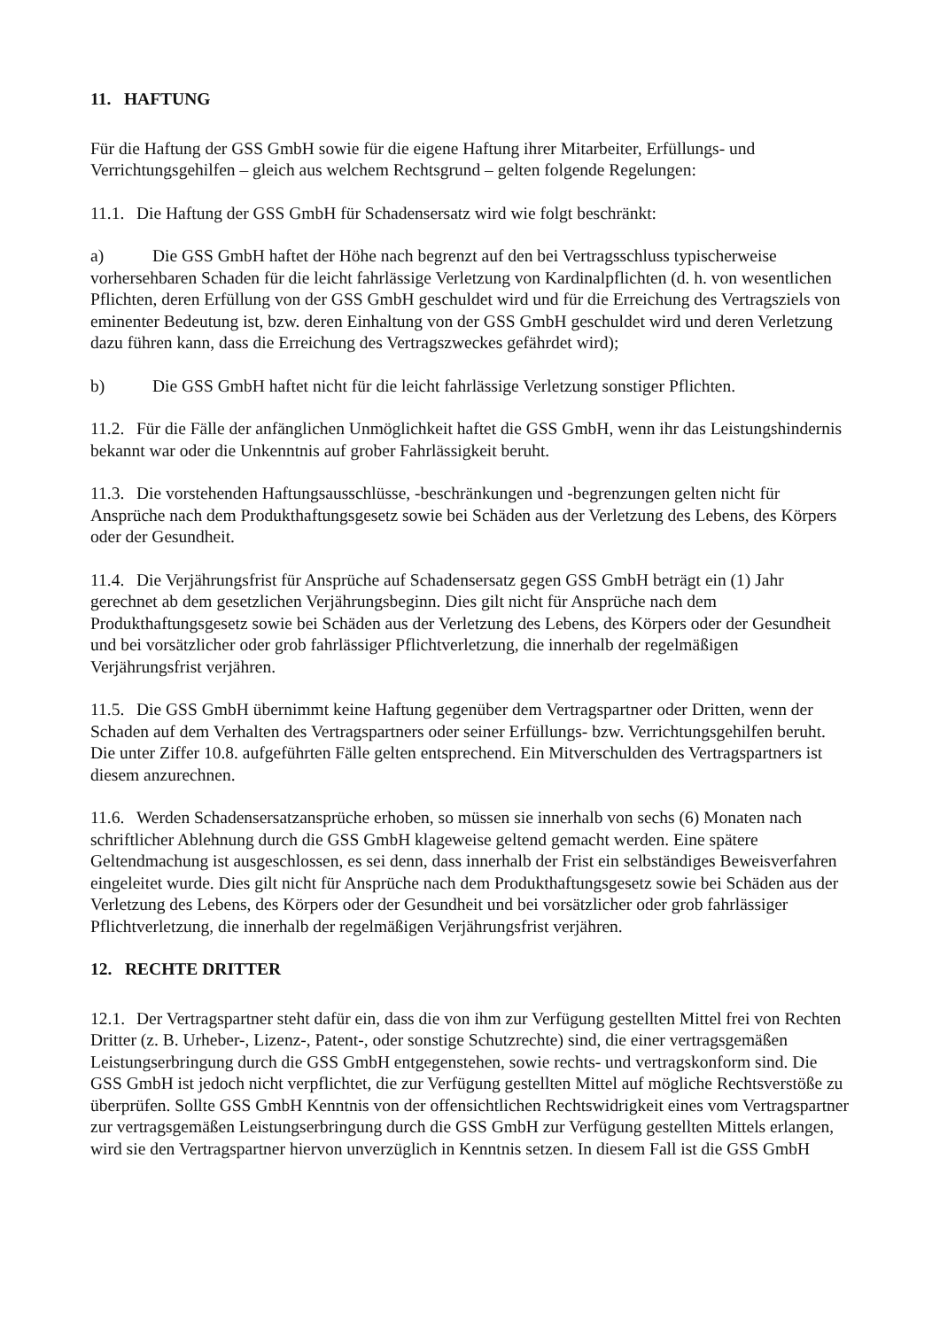11. HAFTUNG
Für die Haftung der GSS GmbH sowie für die eigene Haftung ihrer Mitarbeiter, Erfüllungs- und Verrichtungsgehilfen – gleich aus welchem Rechtsgrund – gelten folgende Regelungen:
11.1. Die Haftung der GSS GmbH für Schadensersatz wird wie folgt beschränkt:
a) Die GSS GmbH haftet der Höhe nach begrenzt auf den bei Vertragsschluss typischerweise vorhersehbaren Schaden für die leicht fahrlässige Verletzung von Kardinalpflichten (d. h. von wesentlichen Pflichten, deren Erfüllung von der GSS GmbH geschuldet wird und für die Erreichung des Vertragsziels von eminenter Bedeutung ist, bzw. deren Einhaltung von der GSS GmbH geschuldet wird und deren Verletzung dazu führen kann, dass die Erreichung des Vertragszweckes gefährdet wird);
b) Die GSS GmbH haftet nicht für die leicht fahrlässige Verletzung sonstiger Pflichten.
11.2. Für die Fälle der anfänglichen Unmöglichkeit haftet die GSS GmbH, wenn ihr das Leistungshindernis bekannt war oder die Unkenntnis auf grober Fahrlässigkeit beruht.
11.3. Die vorstehenden Haftungsausschlüsse, -beschränkungen und -begrenzungen gelten nicht für Ansprüche nach dem Produkthaftungsgesetz sowie bei Schäden aus der Verletzung des Lebens, des Körpers oder der Gesundheit.
11.4. Die Verjährungsfrist für Ansprüche auf Schadensersatz gegen GSS GmbH beträgt ein (1) Jahr gerechnet ab dem gesetzlichen Verjährungsbeginn. Dies gilt nicht für Ansprüche nach dem Produkthaftungsgesetz sowie bei Schäden aus der Verletzung des Lebens, des Körpers oder der Gesundheit und bei vorsätzlicher oder grob fahrlässiger Pflichtverletzung, die innerhalb der regelmäßigen Verjährungsfrist verjähren.
11.5. Die GSS GmbH übernimmt keine Haftung gegenüber dem Vertragspartner oder Dritten, wenn der Schaden auf dem Verhalten des Vertragspartners oder seiner Erfüllungs- bzw. Verrichtungsgehilfen beruht. Die unter Ziffer 10.8. aufgeführten Fälle gelten entsprechend. Ein Mitverschulden des Vertragspartners ist diesem anzurechnen.
11.6. Werden Schadensersatzansprüche erhoben, so müssen sie innerhalb von sechs (6) Monaten nach schriftlicher Ablehnung durch die GSS GmbH klageweise geltend gemacht werden. Eine spätere Geltendmachung ist ausgeschlossen, es sei denn, dass innerhalb der Frist ein selbständiges Beweisverfahren eingeleitet wurde. Dies gilt nicht für Ansprüche nach dem Produkthaftungsgesetz sowie bei Schäden aus der Verletzung des Lebens, des Körpers oder der Gesundheit und bei vorsätzlicher oder grob fahrlässiger Pflichtverletzung, die innerhalb der regelmäßigen Verjährungsfrist verjähren.
12. RECHTE DRITTER
12.1. Der Vertragspartner steht dafür ein, dass die von ihm zur Verfügung gestellten Mittel frei von Rechten Dritter (z. B. Urheber-, Lizenz-, Patent-, oder sonstige Schutzrechte) sind, die einer vertragsgemäßen Leistungserbringung durch die GSS GmbH entgegenstehen, sowie rechts- und vertragskonform sind. Die GSS GmbH ist jedoch nicht verpflichtet, die zur Verfügung gestellten Mittel auf mögliche Rechtsverstöße zu überprüfen. Sollte GSS GmbH Kenntnis von der offensichtlichen Rechtswidrigkeit eines vom Vertragspartner zur vertragsgemäßen Leistungserbringung durch die GSS GmbH zur Verfügung gestellten Mittels erlangen, wird sie den Vertragspartner hiervon unverzüglich in Kenntnis setzen. In diesem Fall ist die GSS GmbH